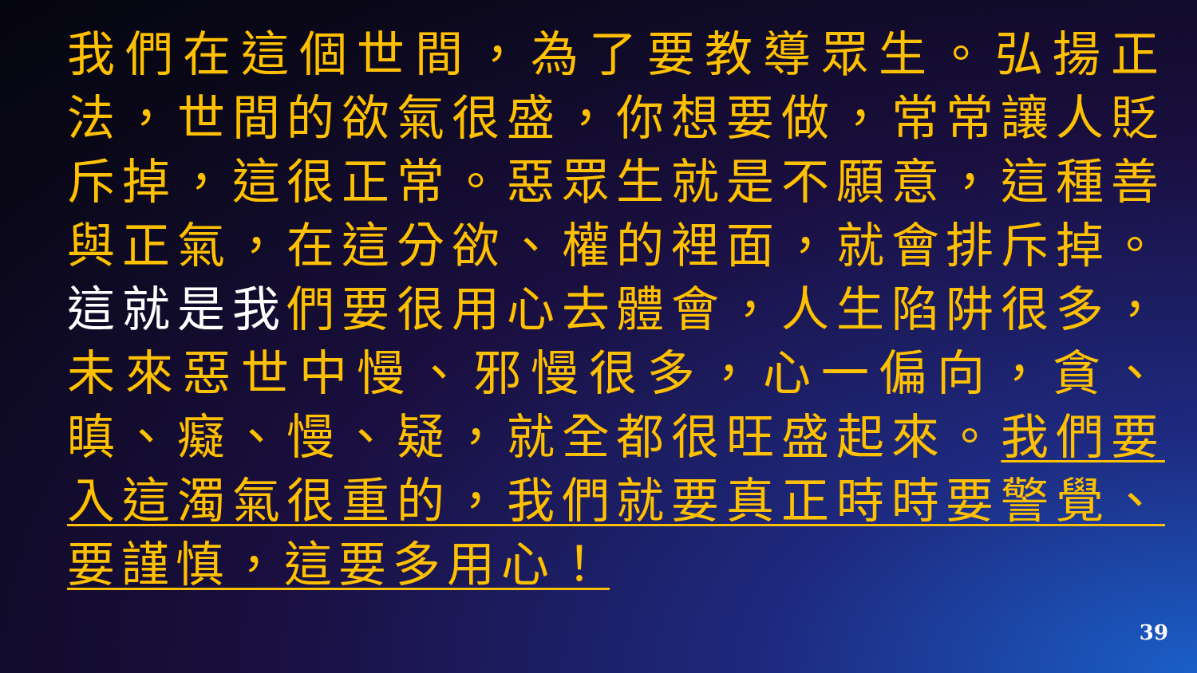我們在這個世間，為了要教導眾生。弘揚正法，世間的欲氣很盛，你想要做，常常讓人貶斥掉，這很正常。惡眾生就是不願意，這種善與正氣，在這分欲、權的裡面，就會排斥掉。這就是我們要很用心去體會，人生陷阱很多，未來惡世中慢、邪慢很多，心一偏向，貪、瞋、癡、慢、疑，就全都很旺盛起來。我們要入這濁氣很重的，我們就要真正時時要警覺、要謹慎，這要多用心！
39